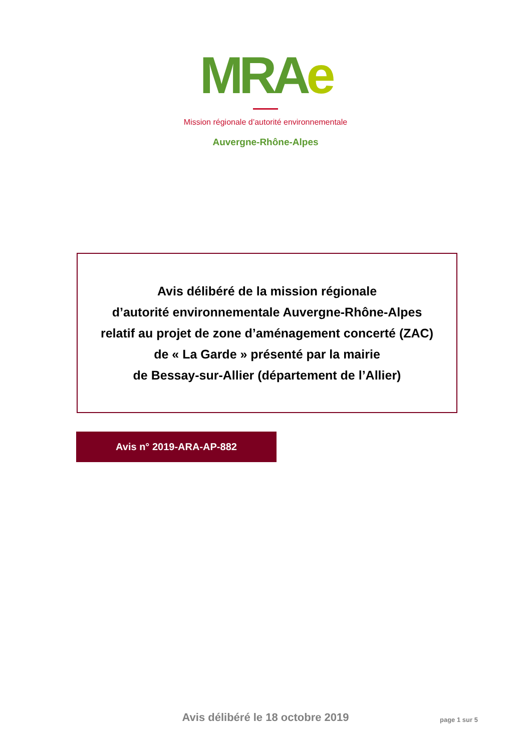MRAe
Mission régionale d’autorité environnementale
Auvergne-Rhône-Alpes
Avis délibéré de la mission régionale
d’autorité environnementale Auvergne-Rhône-Alpes
relatif au projet de zone d’aménagement concerté (ZAC)
de « La Garde » présenté par la mairie
de Bessay-sur-Allier (département de l’Allier)
Avis n° 2019-ARA-AP-882
Avis délibéré le 18 octobre 2019
page 1 sur 5